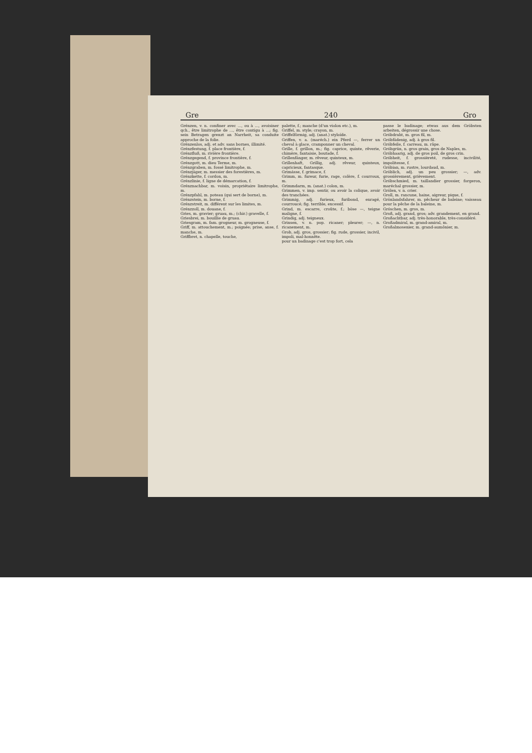Gre 240 Gro
Grénzen, v. n. confiner avec ..., ou à ..., avoisiner qch., être limitrophe de ..., être contigu à ...; fig. sein Betragen grenzt an Narrheit, sa conduite approche de la folie.
Grénzenlos, adj. et adv. sans bornes, illimité.
Grénzfestung, f. place frontière, f.
Grénzfluß, m. rivière frontière.
Grénzgegend, f. province frontière, f.
Grénzgott, m. dieu Terme, m.
Grénzgraben, m. fossé limitrophe, m.
Grénzjäger, m. messier des forestières, m.
Grénzkette, f. cordon, m.
Grénzlinie, f. ligne de démarcation, f.
Grénznachbar, m. voisin, propriétaire limitrophe, m.
Grénzpfahl, m. poteau (qui sert de borne), m.
Grénzstein, m. borne, f.
Grénzstreit, m. différent sur les limites, m.
Grénzzoll, m. douane, f.
Gries, m. gravier; gruau, m.; (chir.) gravelle, f.
Griesbrei, m. bouillie de gruau.
Griesgram, m. fam. grogneur, m. grogneuse, f.
Griff, m. attouchement, m.; poignée; prise, anse, f. manche, m.
Griffbret, n. chapelle, touche,
palette, f.; manche (d'un violon etc.), m.
Griffel, m. style; crayon, m.
Griffelförmig, adj. (anat.) styloïde.
Griffen, v. a. (maréch.) ein Pferd —, ferrer un cheval à glace, cramponner un cheval.
Grille, f. grillon, m.; fig. caprice, quinte, rêverie, chimère, fantaisie, boutade, f.
Grillenfänger, m. rêveur, quinteux, m.
Grillenhaft, Grillig, adj. rêveur, quinteux, capricieux, fantasque.
Grimásse, f. grimace, f.
Grimm, m. fureur, furie, rage, colère, f. courroux, m.
Grimmdarm, m. (anat.) colon, m.
Grimmen, v. imp. sentir, ou avoir la colique, avoir des tranchées.
Grimmig, adj. furieux, furibond, enragé, courroucé; fig. terrible, excessif.
Grind, m. escarre, croûte, f.; böse —, teigne maligne, f.
Grindig, adj. teigneux.
Grinsen, v. n. pop. ricaner; pleurer; —, n. ricanement, m.
Grob, adj. gros, grossier; fig. rude, grossier, incivil, impoli, mal-honnête.
pour un badinage c'est trop fort, cela
passe le badinage; etwas aus dem Gröbsten arbeiten, dégrossir une chose.
Gróbdraht, m. gros fil, m.
Gróbfädenig, adj. à gros fil.
Gróbfeile, f. carreau, m. râpe.
Gróbgrün, n. gros grain, gros de Naples, m.
Gróbhaarig, adj. de gros poil, de gros crin.
Gróbheit, f. grossièreté, rudesse, incivilité, impolitesse, f.
Gróbian, m. rustre, lourdaud, m.
Gröblich, adj. un peu grossier; —, adv. grossièrement, grièvement.
Gróbschmied, m. taillandier grossier, forgeron, maréchal grossier, m.
Grölen, v. n. crier.
Groll, m. rancune, haine, aigreur, pique, f.
Grönlandsfahrer, m. pêcheur de baleine; vaisseau pour la pêche de la baleine, m.
Gróschen, m. gros, m.
Groß, adj. grand, gros; adv. grandement, en grand.
Großachtbar, adj. très-honorable, très-considéré.
Großadmiral, m. grand-amiral, m.
Großalmosenier, m. grand-aumônier, m.